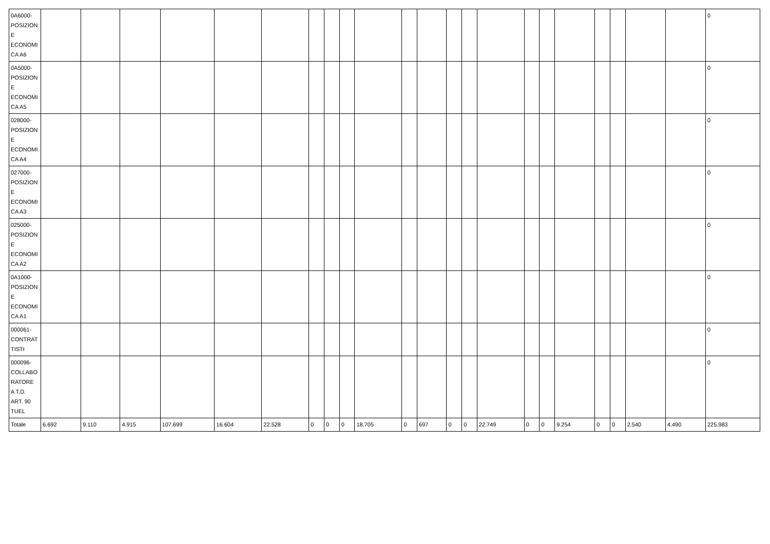| 0A6000- POSIZION E ECONOMI CA A6 | | | | | | | | | | | | | | | | | | | | | | | 0 |
| 0A5000- POSIZION E ECONOMI CA A5 | | | | | | | | | | | | | | | | | | | | | | | 0 |
| 028000- POSIZION E ECONOMI CA A4 | | | | | | | | | | | | | | | | | | | | | | | 0 |
| 027000- POSIZION E ECONOMI CA A3 | | | | | | | | | | | | | | | | | | | | | | | 0 |
| 025000- POSIZION E ECONOMI CA A2 | | | | | | | | | | | | | | | | | | | | | | | 0 |
| 0A1000- POSIZION E ECONOMI CA A1 | | | | | | | | | | | | | | | | | | | | | | | 0 |
| 000061- CONTRAT TISTI | | | | | | | | | | | | | | | | | | | | | | | 0 |
| 000096- COLLABO RATORE A T.D. ART. 90 TUEL | | | | | | | | | | | | | | | | | | | | | | | 0 |
| Totale | 6.692 | 9.110 | 4.915 | 107.699 | 16.604 | 22.528 | 0 | 0 | 0 | 18.705 | 0 | 697 | 0 | 0 | 22.749 | 0 | 0 | 9.254 | 0 | 0 | 2.540 | 4.490 | 225.983 |